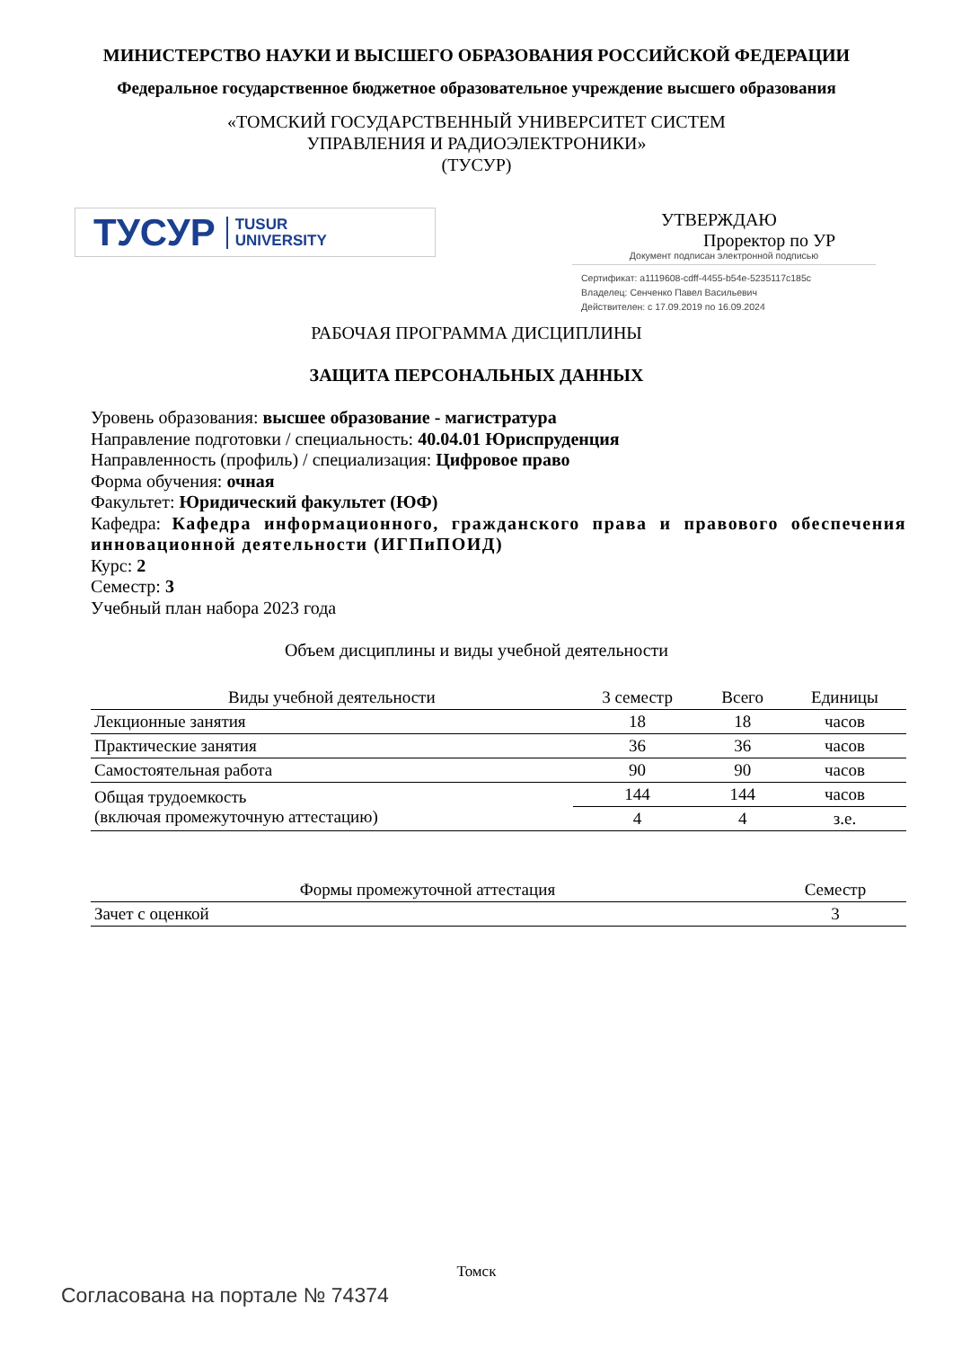МИНИСТЕРСТВО НАУКИ И ВЫСШЕГО ОБРАЗОВАНИЯ РОССИЙСКОЙ ФЕДЕРАЦИИ
Федеральное государственное бюджетное образовательное учреждение высшего образования
«ТОМСКИЙ ГОСУДАРСТВЕННЫЙ УНИВЕРСИТЕТ СИСТЕМ
УПРАВЛЕНИЯ И РАДИОЭЛЕКТРОНИКИ»
(ТУСУР)
ТУСУР TUSUR
UNIVERSITY
УТВЕРЖДАЮ
Проректор по УР
Документ подписан электронной подписью
Сертификат: a1119608-cdff-4455-b54e-5235117c185c
Владелец: Сенченко Павел Васильевич
Действителен: с 17.09.2019 по 16.09.2024
РАБОЧАЯ ПРОГРАММА ДИСЦИПЛИНЫ
ЗАЩИТА ПЕРСОНАЛЬНЫХ ДАННЫХ
Уровень образования: высшее образование - магистратура
Направление подготовки / специальность: 40.04.01 Юриспруденция
Направленность (профиль) / специализация: Цифровое право
Форма обучения: очная
Факультет: Юридический факультет (ЮФ)
Кафедра: Кафедра информационного, гражданского права и правового обеспечения инновационной деятельности (ИГПиПОИД)
Курс: 2
Семестр: 3
Учебный план набора 2023 года
Объем дисциплины и виды учебной деятельности
| Виды учебной деятельности | 3 семестр | Всего | Единицы |
| --- | --- | --- | --- |
| Лекционные занятия | 18 | 18 | часов |
| Практические занятия | 36 | 36 | часов |
| Самостоятельная работа | 90 | 90 | часов |
| Общая трудоемкость (включая промежуточную аттестацию) | 144 | 144 | часов |
| | 4 | 4 | з.е. |
| Формы промежуточной аттестация | Семестр |
| --- | --- |
| Зачет с оценкой | 3 |
Томск
Согласована на портале № 74374